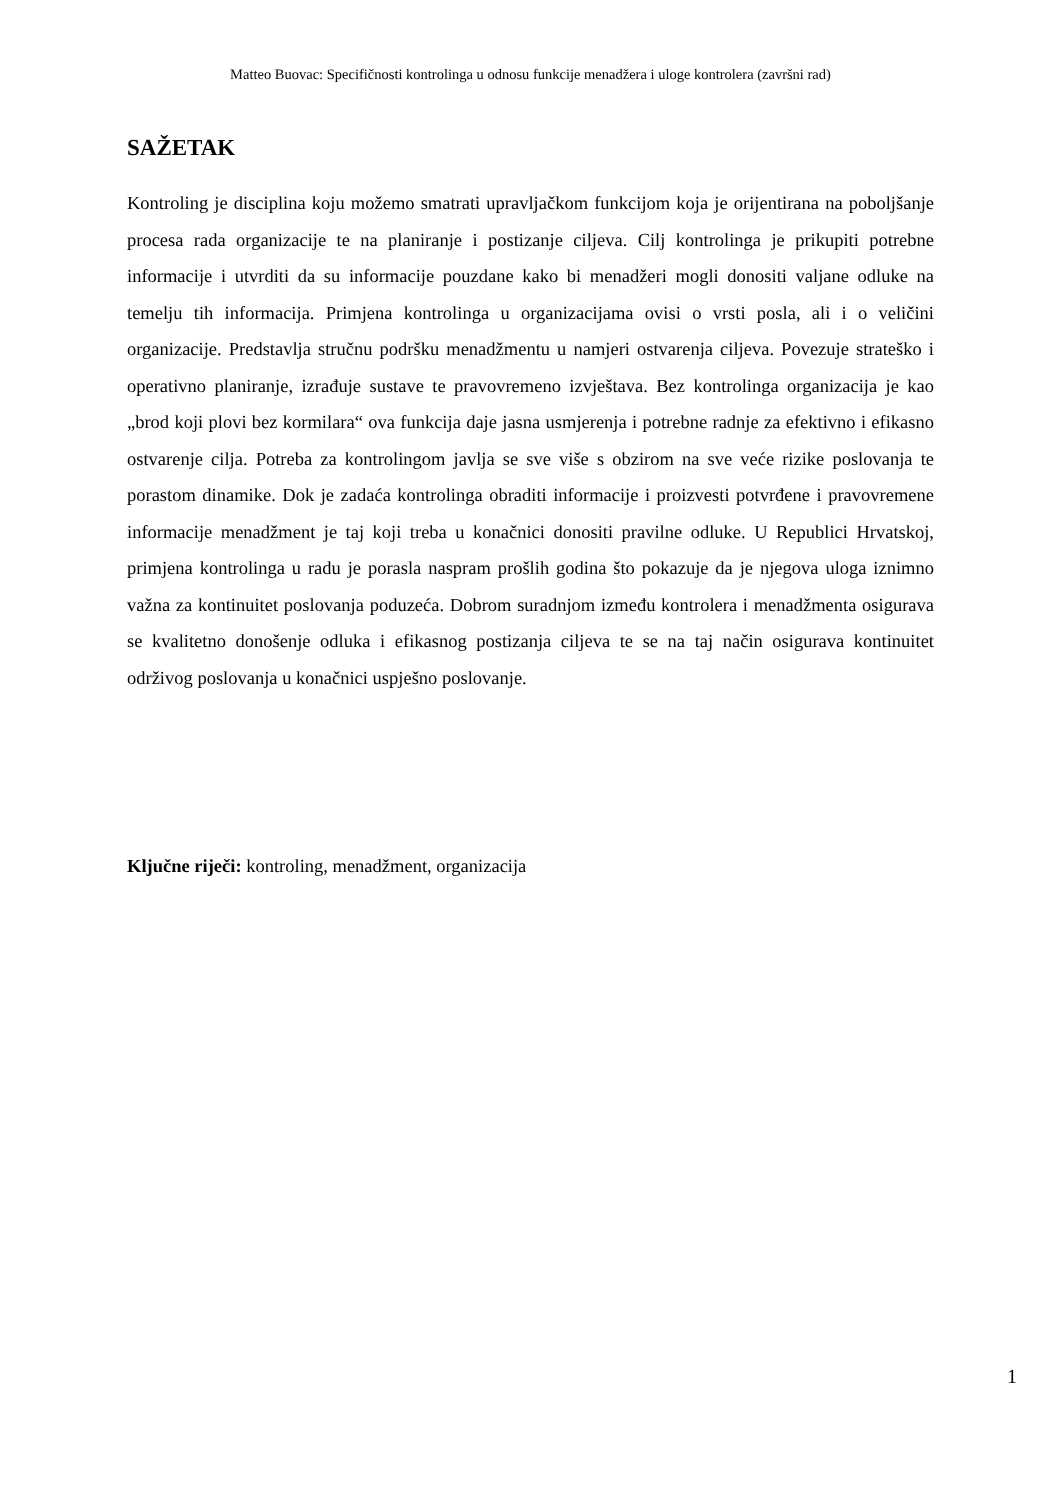Matteo Buovac: Specifičnosti kontrolinga u odnosu funkcije menadžera i uloge kontrolera (završni rad)
SAŽETAK
Kontroling je disciplina koju možemo smatrati upravljačkom funkcijom koja je orijentirana na poboljšanje procesa rada organizacije te na planiranje i postizanje ciljeva. Cilj kontrolinga je prikupiti potrebne informacije i utvrditi da su informacije pouzdane kako bi menadžeri mogli donositi valjane odluke na temelju tih informacija. Primjena kontrolinga u organizacijama ovisi o vrsti posla, ali i o veličini organizacije. Predstavlja stručnu podršku menadžmentu u namjeri ostvarenja ciljeva. Povezuje strateško i operativno planiranje, izrađuje sustave te pravovremeno izvještava. Bez kontrolinga organizacija je kao „brod koji plovi bez kormilara“ ova funkcija daje jasna usmjerenja i potrebne radnje za efektivno i efikasno ostvarenje cilja. Potreba za kontrolingom javlja se sve više s obzirom na sve veće rizike poslovanja te porastom dinamike. Dok je zadaća kontrolinga obraditi informacije i proizvesti potvrđene i pravovremene informacije menadžment je taj koji treba u konačnici donositi pravilne odluke. U Republici Hrvatskoj, primjena kontrolinga u radu je porasla naspram prošlih godina što pokazuje da je njegova uloga iznimno važna za kontinuitet poslovanja poduzeća. Dobrom suradnjom između kontrolera i menadžmenta osigurava se kvalitetno donošenje odluka i efikasnog postizanja ciljeva te se na taj način osigurava kontinuitet održivog poslovanja u konačnici uspješno poslovanje.
Ključne riječi: kontroling, menadžment, organizacija
1